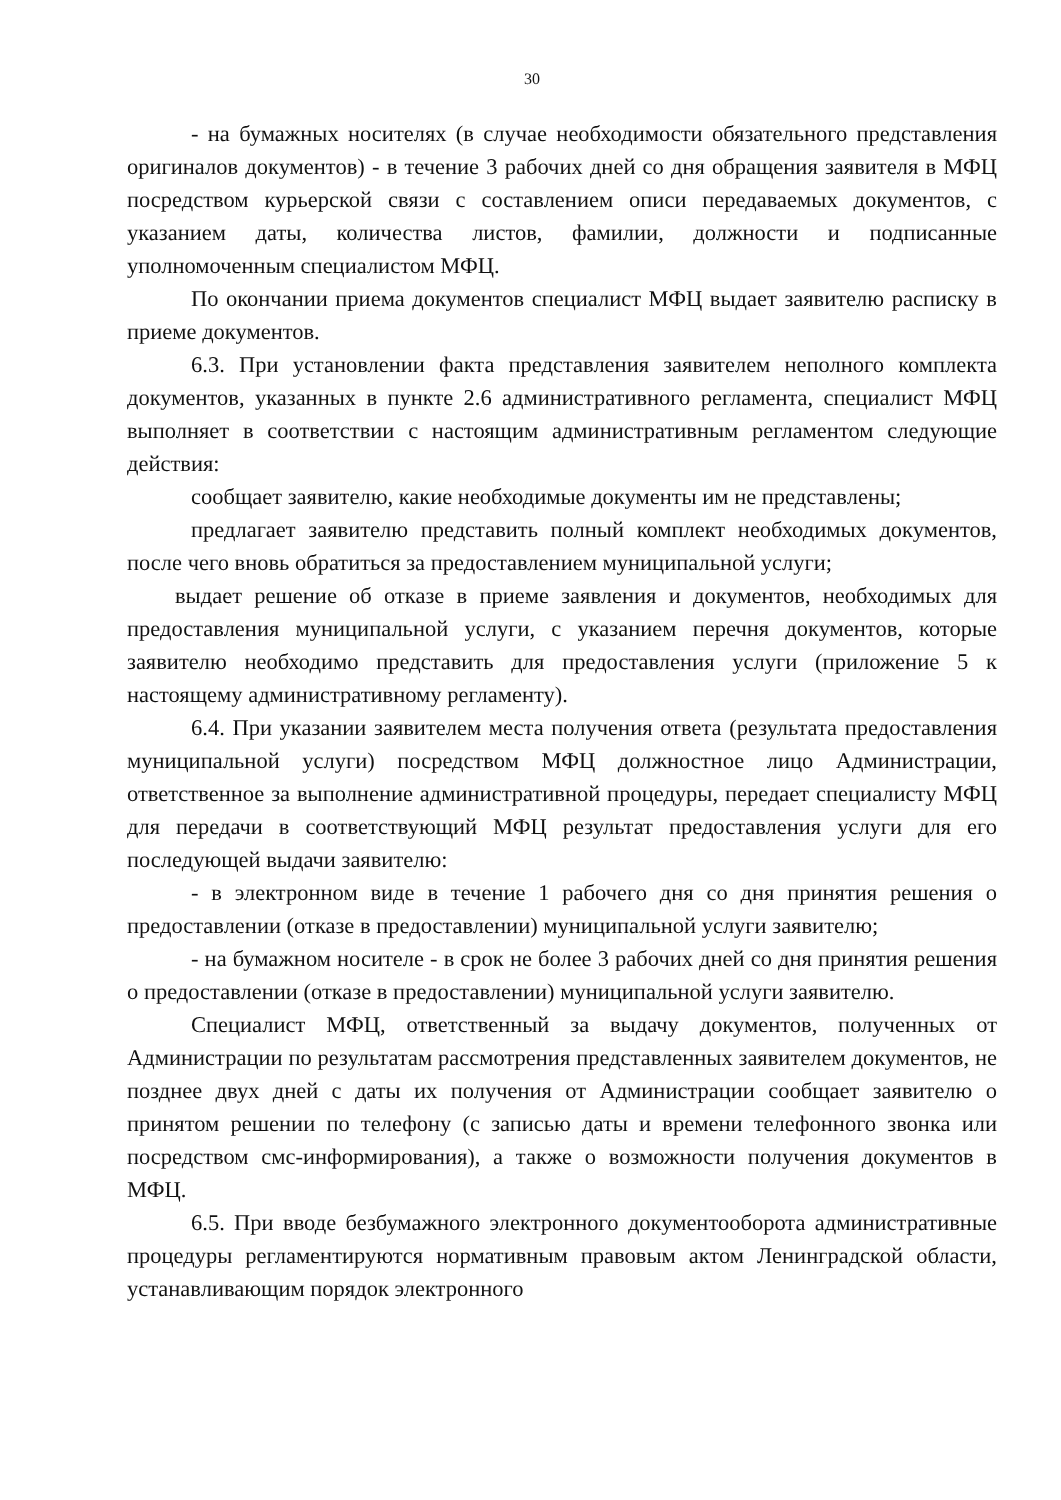30
- на бумажных носителях (в случае необходимости обязательного представления оригиналов документов) - в течение 3 рабочих дней со дня обращения заявителя в МФЦ посредством курьерской связи с составлением описи передаваемых документов, с указанием даты, количества листов, фамилии, должности и подписанные уполномоченным специалистом МФЦ.
По окончании приема документов специалист МФЦ выдает заявителю расписку в приеме документов.
6.3. При установлении факта представления заявителем неполного комплекта документов, указанных в пункте 2.6 административного регламента, специалист МФЦ выполняет в соответствии с настоящим административным регламентом следующие действия:
сообщает заявителю, какие необходимые документы им не представлены;
предлагает заявителю представить полный комплект необходимых документов, после чего вновь обратиться за предоставлением муниципальной услуги;
выдает решение об отказе в приеме заявления и документов, необходимых для предоставления муниципальной услуги, с указанием перечня документов, которые заявителю необходимо представить для предоставления услуги (приложение 5 к настоящему административному регламенту).
6.4. При указании заявителем места получения ответа (результата предоставления муниципальной услуги) посредством МФЦ должностное лицо Администрации, ответственное за выполнение административной процедуры, передает специалисту МФЦ для передачи в соответствующий МФЦ результат предоставления услуги для его последующей выдачи заявителю:
- в электронном виде в течение 1 рабочего дня со дня принятия решения о предоставлении (отказе в предоставлении) муниципальной услуги заявителю;
- на бумажном носителе - в срок не более 3 рабочих дней со дня принятия решения о предоставлении (отказе в предоставлении) муниципальной услуги заявителю.
Специалист МФЦ, ответственный за выдачу документов, полученных от Администрации по результатам рассмотрения представленных заявителем документов, не позднее двух дней с даты их получения от Администрации сообщает заявителю о принятом решении по телефону (с записью даты и времени телефонного звонка или посредством смс-информирования), а также о возможности получения документов в МФЦ.
6.5. При вводе безбумажного электронного документооборота административные процедуры регламентируются нормативным правовым актом Ленинградской области, устанавливающим порядок электронного